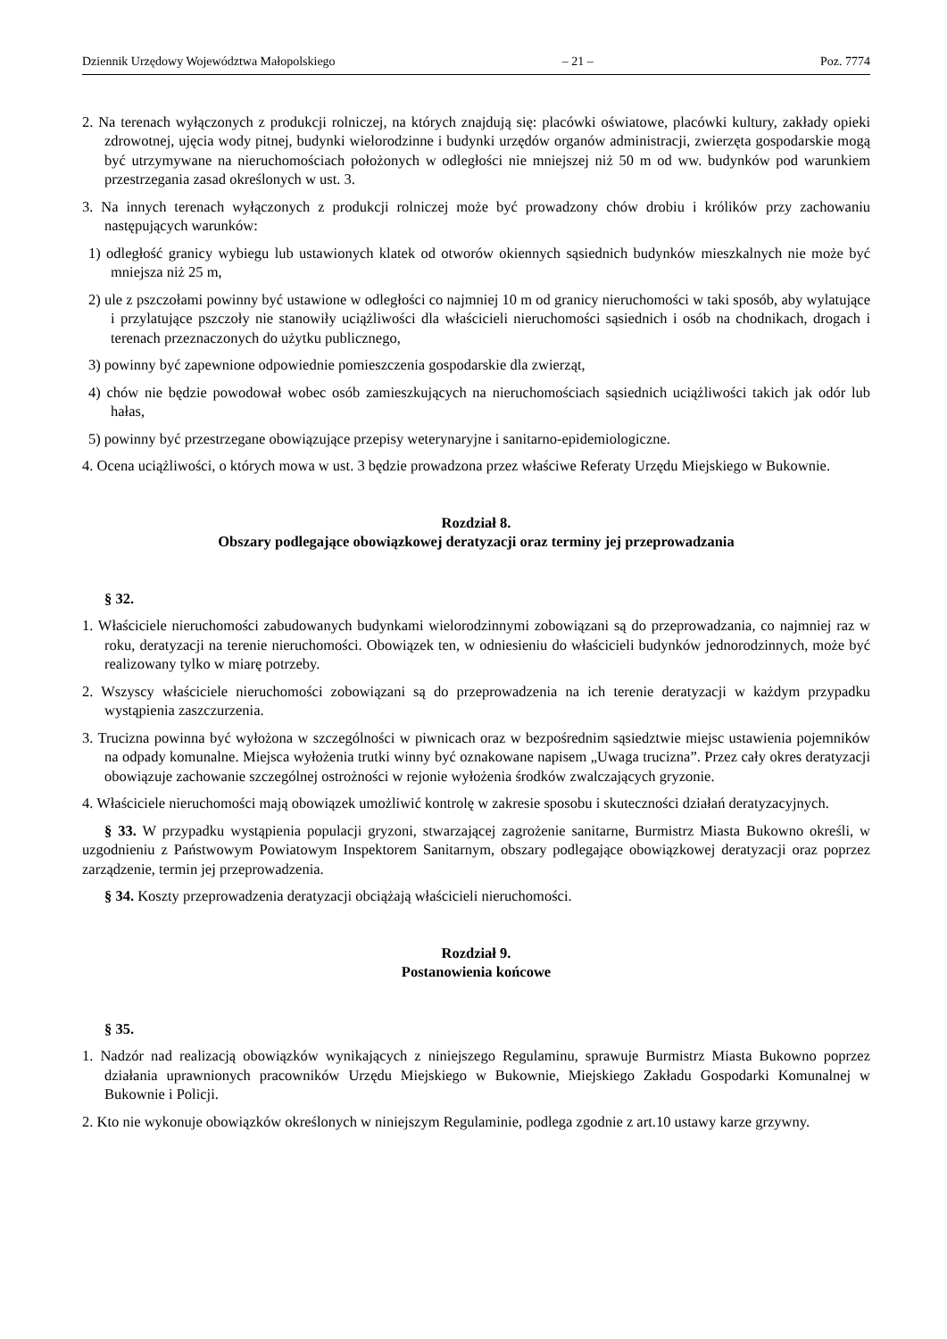Dziennik Urzędowy Województwa Małopolskiego – 21 – Poz. 7774
2. Na terenach wyłączonych z produkcji rolniczej, na których znajdują się: placówki oświatowe, placówki kultury, zakłady opieki zdrowotnej, ujęcia wody pitnej, budynki wielorodzinne i budynki urzędów organów administracji, zwierzęta gospodarskie mogą być utrzymywane na nieruchomościach położonych w odległości nie mniejszej niż 50 m od ww. budynków pod warunkiem przestrzegania zasad określonych w ust. 3.
3. Na innych terenach wyłączonych z produkcji rolniczej może być prowadzony chów drobiu i królików przy zachowaniu następujących warunków:
1) odległość granicy wybiegu lub ustawionych klatek od otworów okiennych sąsiednich budynków mieszkalnych nie może być mniejsza niż 25 m,
2) ule z pszczołami powinny być ustawione w odległości co najmniej 10 m od granicy nieruchomości w taki sposób, aby wylatujące i przylatujące pszczoły nie stanowiły uciążliwości dla właścicieli nieruchomości sąsiednich i osób na chodnikach, drogach i terenach przeznaczonych do użytku publicznego,
3) powinny być zapewnione odpowiednie pomieszczenia gospodarskie dla zwierząt,
4) chów nie będzie powodował wobec osób zamieszkujących na nieruchomościach sąsiednich uciążliwości takich jak odór lub hałas,
5) powinny być przestrzegane obowiązujące przepisy weterynaryjne i sanitarno-epidemiologiczne.
4. Ocena uciążliwości, o których mowa w ust. 3 będzie prowadzona przez właściwe Referaty Urzędu Miejskiego w Bukownie.
Rozdział 8.
Obszary podlegające obowiązkowej deratyzacji oraz terminy jej przeprowadzania
§ 32.
1. Właściciele nieruchomości zabudowanych budynkami wielorodzinnymi zobowiązani są do przeprowadzania, co najmniej raz w roku, deratyzacji na terenie nieruchomości. Obowiązek ten, w odniesieniu do właścicieli budynków jednorodzinnych, może być realizowany tylko w miarę potrzeby.
2. Wszyscy właściciele nieruchomości zobowiązani są do przeprowadzenia na ich terenie deratyzacji w każdym przypadku wystąpienia zaszczurzenia.
3. Trucizna powinna być wyłożona w szczególności w piwnicach oraz w bezpośrednim sąsiedztwie miejsc ustawienia pojemników na odpady komunalne. Miejsca wyłożenia trutki winny być oznakowane napisem „Uwaga trucizna”. Przez cały okres deratyzacji obowiązuje zachowanie szczególnej ostrożności w rejonie wyłożenia środków zwalczających gryzonie.
4. Właściciele nieruchomości mają obowiązek umożliwić kontrolę w zakresie sposobu i skuteczności działań deratyzacyjnych.
§ 33. W przypadku wystąpienia populacji gryzoni, stwarzającej zagrożenie sanitarne, Burmistrz Miasta Bukowno określi, w uzgodnieniu z Państwowym Powiatowym Inspektorem Sanitarnym, obszary podlegające obowiązkowej deratyzacji oraz poprzez zarządzenie, termin jej przeprowadzenia.
§ 34. Koszty przeprowadzenia deratyzacji obciążają właścicieli nieruchomości.
Rozdział 9.
Postanowienia końcowe
§ 35.
1. Nadzór nad realizacją obowiązków wynikających z niniejszego Regulaminu, sprawuje Burmistrz Miasta Bukowno poprzez działania uprawnionych pracowników Urzędu Miejskiego w Bukownie, Miejskiego Zakładu Gospodarki Komunalnej w Bukownie i Policji.
2. Kto nie wykonuje obowiązków określonych w niniejszym Regulaminie, podlega zgodnie z art.10 ustawy karze grzywny.